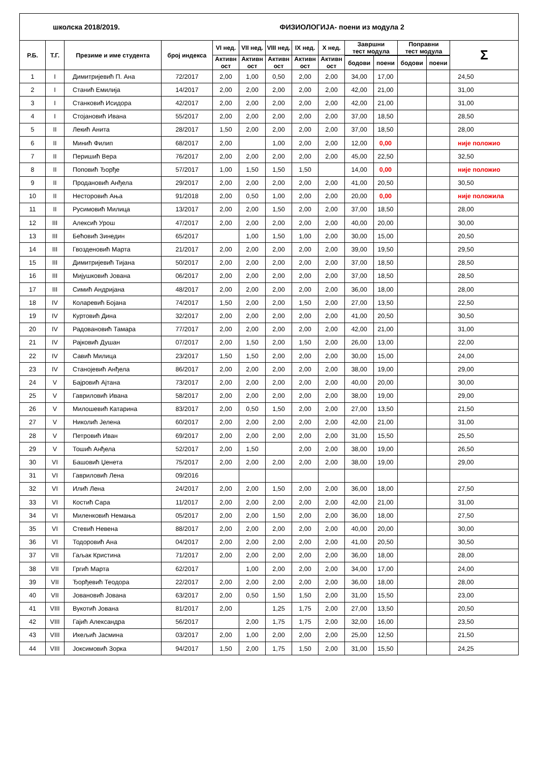| школска 2018/2019. | | | | | ФИЗИОЛОГИЈА- поени из модула 2 | | | | | | | | |
| Р.Б. | Т.Г. | Презиме и име студента | број индекса | VI нед. | VII нед. | VIII нед. | IX нед. | X нед. | Завршни тест модула | | Поправни тест модула | | Σ |
| | | | | Активн ост | Активн ост | Активн ост | Активн ост | Активн ост | | | | | |
| | | | | | | | | | бодови | поени | бодови | поени | |
| 1 | I | Димитријевић П. Ана | 72/2017 | 2,00 | 1,00 | 0,50 | 2,00 | 2,00 | 34,00 | 17,00 | | | 24,50 |
| 2 | I | Станић Емилија | 14/2017 | 2,00 | 2,00 | 2,00 | 2,00 | 2,00 | 42,00 | 21,00 | | | 31,00 |
| 3 | I | Станковић Исидора | 42/2017 | 2,00 | 2,00 | 2,00 | 2,00 | 2,00 | 42,00 | 21,00 | | | 31,00 |
| 4 | I | Стојановић Ивана | 55/2017 | 2,00 | 2,00 | 2,00 | 2,00 | 2,00 | 37,00 | 18,50 | | | 28,50 |
| 5 | II | Лекић Анита | 28/2017 | 1,50 | 2,00 | 2,00 | 2,00 | 2,00 | 37,00 | 18,50 | | | 28,00 |
| 6 | II | Минић Филип | 68/2017 | 2,00 | | 1,00 | 2,00 | 2,00 | 12,00 | 0,00 | | | није положио |
| 7 | II | Перишић Вера | 76/2017 | 2,00 | 2,00 | 2,00 | 2,00 | 2,00 | 45,00 | 22,50 | | | 32,50 |
| 8 | II | Поповић Ђорђе | 57/2017 | 1,00 | 1,50 | 1,50 | 1,50 | | 14,00 | 0,00 | | | није положио |
| 9 | II | Продановић Анђела | 29/2017 | 2,00 | 2,00 | 2,00 | 2,00 | 2,00 | 41,00 | 20,50 | | | 30,50 |
| 10 | II | Несторовић Ања | 91/2018 | 2,00 | 0,50 | 1,00 | 2,00 | 2,00 | 20,00 | 0,00 | | | није положила |
| 11 | II | Русимовић Милица | 13/2017 | 2,00 | 2,00 | 1,50 | 2,00 | 2,00 | 37,00 | 18,50 | | | 28,00 |
| 12 | III | Алексић Урош | 47/2017 | 2,00 | 2,00 | 2,00 | 2,00 | 2,00 | 40,00 | 20,00 | | | 30,00 |
| 13 | III | Бећовић Зинедин | 65/2017 | | 1,00 | 1,50 | 1,00 | 2,00 | 30,00 | 15,00 | | | 20,50 |
| 14 | III | Гвозденовић Марта | 21/2017 | 2,00 | 2,00 | 2,00 | 2,00 | 2,00 | 39,00 | 19,50 | | | 29,50 |
| 15 | III | Димитријевић Тијана | 50/2017 | 2,00 | 2,00 | 2,00 | 2,00 | 2,00 | 37,00 | 18,50 | | | 28,50 |
| 16 | III | Мијушковић Јована | 06/2017 | 2,00 | 2,00 | 2,00 | 2,00 | 2,00 | 37,00 | 18,50 | | | 28,50 |
| 17 | III | Симић Андријана | 48/2017 | 2,00 | 2,00 | 2,00 | 2,00 | 2,00 | 36,00 | 18,00 | | | 28,00 |
| 18 | IV | Коларевић Бојана | 74/2017 | 1,50 | 2,00 | 2,00 | 1,50 | 2,00 | 27,00 | 13,50 | | | 22,50 |
| 19 | IV | Куртовић Дина | 32/2017 | 2,00 | 2,00 | 2,00 | 2,00 | 2,00 | 41,00 | 20,50 | | | 30,50 |
| 20 | IV | Радовановић Тамара | 77/2017 | 2,00 | 2,00 | 2,00 | 2,00 | 2,00 | 42,00 | 21,00 | | | 31,00 |
| 21 | IV | Рајковић Душан | 07/2017 | 2,00 | 1,50 | 2,00 | 1,50 | 2,00 | 26,00 | 13,00 | | | 22,00 |
| 22 | IV | Савић Милица | 23/2017 | 1,50 | 1,50 | 2,00 | 2,00 | 2,00 | 30,00 | 15,00 | | | 24,00 |
| 23 | IV | Станојевић Анђела | 86/2017 | 2,00 | 2,00 | 2,00 | 2,00 | 2,00 | 38,00 | 19,00 | | | 29,00 |
| 24 | V | Бајровић Ајтана | 73/2017 | 2,00 | 2,00 | 2,00 | 2,00 | 2,00 | 40,00 | 20,00 | | | 30,00 |
| 25 | V | Гавриловић Ивана | 58/2017 | 2,00 | 2,00 | 2,00 | 2,00 | 2,00 | 38,00 | 19,00 | | | 29,00 |
| 26 | V | Милошевић Катарина | 83/2017 | 2,00 | 0,50 | 1,50 | 2,00 | 2,00 | 27,00 | 13,50 | | | 21,50 |
| 27 | V | Николић Јелена | 60/2017 | 2,00 | 2,00 | 2,00 | 2,00 | 2,00 | 42,00 | 21,00 | | | 31,00 |
| 28 | V | Петровић Иван | 69/2017 | 2,00 | 2,00 | 2,00 | 2,00 | 2,00 | 31,00 | 15,50 | | | 25,50 |
| 29 | V | Тошић Анђела | 52/2017 | 2,00 | 1,50 | | 2,00 | 2,00 | 38,00 | 19,00 | | | 26,50 |
| 30 | VI | Башовић Џенета | 75/2017 | 2,00 | 2,00 | 2,00 | 2,00 | 2,00 | 38,00 | 19,00 | | | 29,00 |
| 31 | VI | Гавриловић Лена | 09/2016 | | | | | | | | | | |
| 32 | VI | Илић Лена | 24/2017 | 2,00 | 2,00 | 1,50 | 2,00 | 2,00 | 36,00 | 18,00 | | | 27,50 |
| 33 | VI | Костић Сара | 11/2017 | 2,00 | 2,00 | 2,00 | 2,00 | 2,00 | 42,00 | 21,00 | | | 31,00 |
| 34 | VI | Миленковић Немања | 05/2017 | 2,00 | 2,00 | 1,50 | 2,00 | 2,00 | 36,00 | 18,00 | | | 27,50 |
| 35 | VI | Стевић Невена | 88/2017 | 2,00 | 2,00 | 2,00 | 2,00 | 2,00 | 40,00 | 20,00 | | | 30,00 |
| 36 | VI | Тодоровић Ана | 04/2017 | 2,00 | 2,00 | 2,00 | 2,00 | 2,00 | 41,00 | 20,50 | | | 30,50 |
| 37 | VII | Гаљак Кристина | 71/2017 | 2,00 | 2,00 | 2,00 | 2,00 | 2,00 | 36,00 | 18,00 | | | 28,00 |
| 38 | VII | Гргић Марта | 62/2017 | | 1,00 | 2,00 | 2,00 | 2,00 | 34,00 | 17,00 | | | 24,00 |
| 39 | VII | Ђорђевић Теодора | 22/2017 | 2,00 | 2,00 | 2,00 | 2,00 | 2,00 | 36,00 | 18,00 | | | 28,00 |
| 40 | VII | Јовановић Јована | 63/2017 | 2,00 | 0,50 | 1,50 | 1,50 | 2,00 | 31,00 | 15,50 | | | 23,00 |
| 41 | VIII | Вукотић Јована | 81/2017 | 2,00 | | 1,25 | 1,75 | 2,00 | 27,00 | 13,50 | | | 20,50 |
| 42 | VIII | Гајић Александра | 56/2017 | | 2,00 | 1,75 | 1,75 | 2,00 | 32,00 | 16,00 | | | 23,50 |
| 43 | VIII | Икељић Јасмина | 03/2017 | 2,00 | 1,00 | 2,00 | 2,00 | 2,00 | 25,00 | 12,50 | | | 21,50 |
| 44 | VIII | Јоксимовић Зорка | 94/2017 | 1,50 | 2,00 | 1,75 | 1,50 | 2,00 | 31,00 | 15,50 | | | 24,25 |